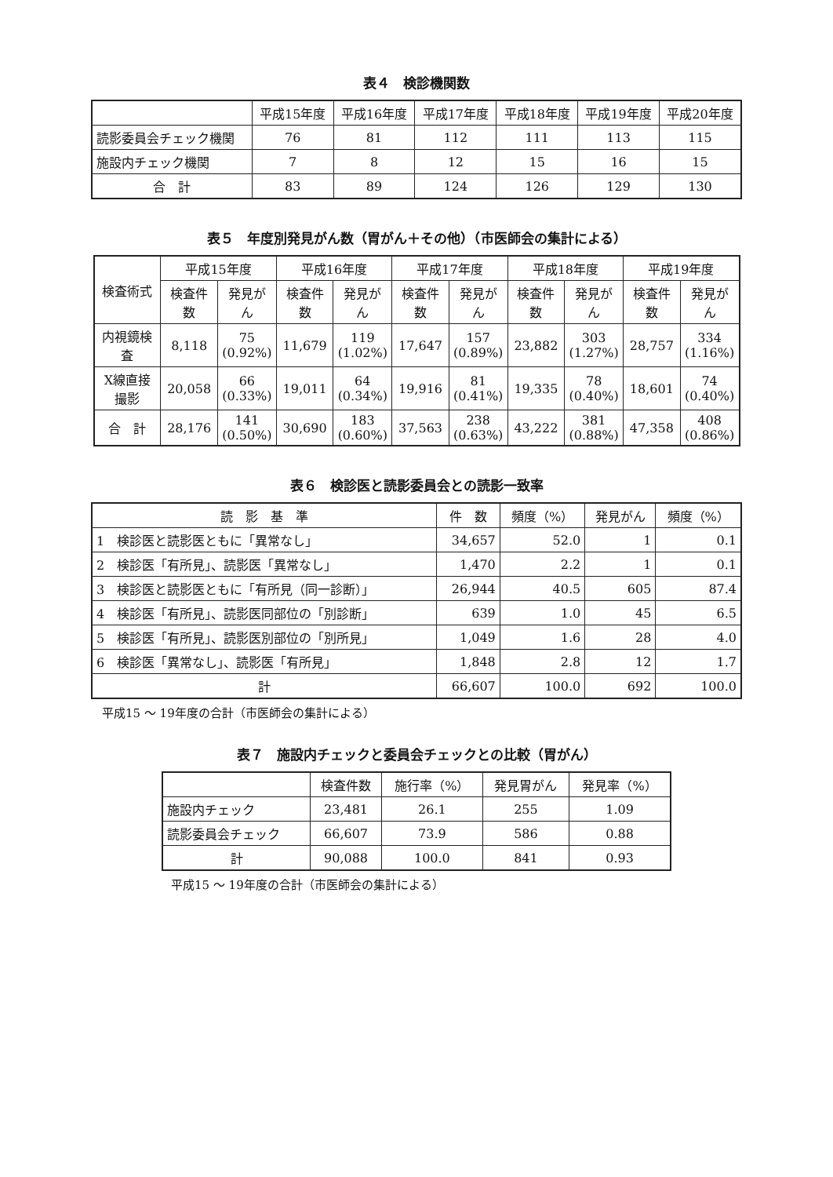表４　検診機関数
| | 平成15年度 | 平成16年度 | 平成17年度 | 平成18年度 | 平成19年度 | 平成20年度 |
| --- | --- | --- | --- | --- | --- | --- |
| 読影委員会チェック機関 | 76 | 81 | 112 | 111 | 113 | 115 |
| 施設内チェック機関 | 7 | 8 | 12 | 15 | 16 | 15 |
| 合 計 | 83 | 89 | 124 | 126 | 129 | 130 |
表５　年度別発見がん数（胃がん＋その他）（市医師会の集計による）
| 検査術式 | 平成15年度 | | 平成16年度 | | 平成17年度 | | 平成18年度 | | 平成19年度 | |
| --- | --- | --- | --- | --- | --- | --- | --- | --- | --- | --- |
| | 検査件数 | 発見がん | 検査件数 | 発見がん | 検査件数 | 発見がん | 検査件数 | 発見がん | 検査件数 | 発見がん |
| 内視鏡検査 | 8,118 | 75 (0.92%) | 11,679 | 119 (1.02%) | 17,647 | 157 (0.89%) | 23,882 | 303 (1.27%) | 28,757 | 334 (1.16%) |
| X線直接撮影 | 20,058 | 66 (0.33%) | 19,011 | 64 (0.34%) | 19,916 | 81 (0.41%) | 19,335 | 78 (0.40%) | 18,601 | 74 (0.40%) |
| 合 計 | 28,176 | 141 (0.50%) | 30,690 | 183 (0.60%) | 37,563 | 238 (0.63%) | 43,222 | 381 (0.88%) | 47,358 | 408 (0.86%) |
表６　検診医と読影委員会との読影一致率
| 読 影 基 準 | 件 数 | 頻度（%） | 発見がん | 頻度（%） |
| 1 検診医と読影医ともに「異常なし」 | 34,657 | 52.0 | 1 | 0.1 |
| 2 検診医「有所見」、読影医「異常なし」 | 1,470 | 2.2 | 1 | 0.1 |
| 3 検診医と読影医ともに「有所見（同一診断）」 | 26,944 | 40.5 | 605 | 87.4 |
| 4 検診医「有所見」、読影医同部位の「別診断」 | 639 | 1.0 | 45 | 6.5 |
| 5 検診医「有所見」、読影医別部位の「別所見」 | 1,049 | 1.6 | 28 | 4.0 |
| 6 検診医「異常なし」、読影医「有所見」 | 1,848 | 2.8 | 12 | 1.7 |
| 計 | 66,607 | 100.0 | 692 | 100.0 |
平成15 ～ 19年度の合計（市医師会の集計による）
表７　施設内チェックと委員会チェックとの比較（胃がん）
| | 検査件数 | 施行率（%） | 発見胃がん | 発見率（%） |
| 施設内チェック | 23,481 | 26.1 | 255 | 1.09 |
| 読影委員会チェック | 66,607 | 73.9 | 586 | 0.88 |
| 計 | 90,088 | 100.0 | 841 | 0.93 |
平成15 ～ 19年度の合計（市医師会の集計による）